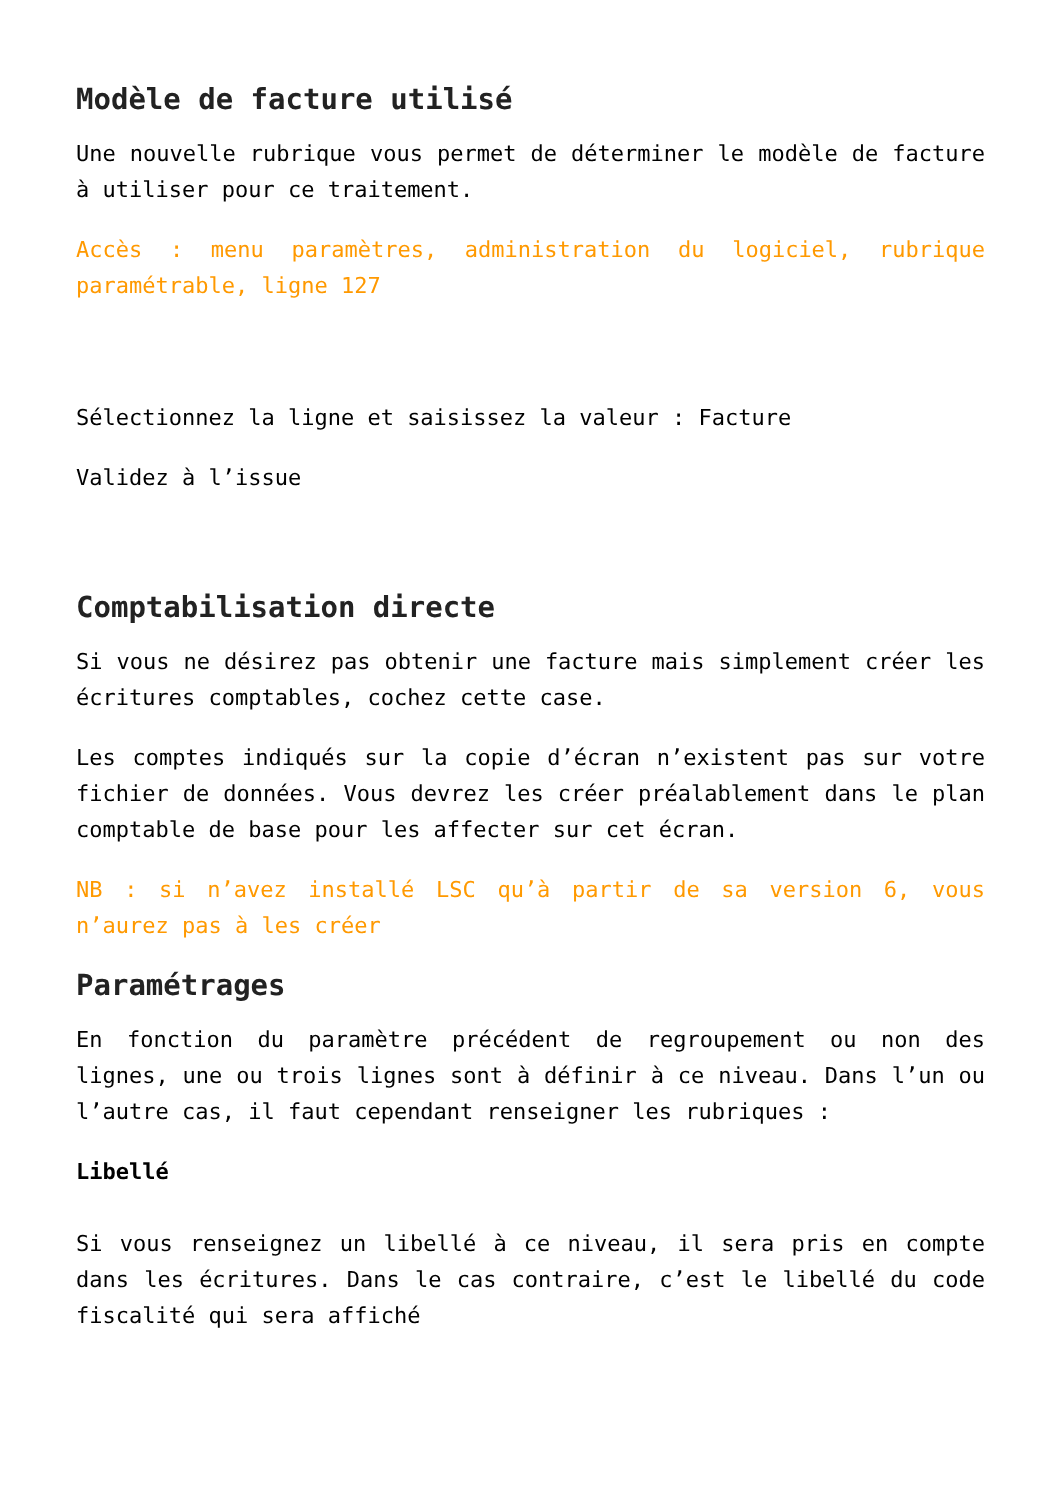Modèle de facture utilisé
Une nouvelle rubrique vous permet de déterminer le modèle de facture à utiliser pour ce traitement.
Accès : menu paramètres, administration du logiciel, rubrique paramétrable, ligne 127
Sélectionnez la ligne et saisissez la valeur : Facture
Validez à l’issue
Comptabilisation directe
Si vous ne désirez pas obtenir une facture mais simplement créer les écritures comptables, cochez cette case.
Les comptes indiqués sur la copie d’écran n’existent pas sur votre fichier de données. Vous devrez les créer préalablement dans le plan comptable de base pour les affecter sur cet écran.
NB : si n’avez installé LSC qu’à partir de sa version 6, vous n’aurez pas à les créer
Paramétrages
En fonction du paramètre précédent de regroupement ou non des lignes, une ou trois lignes sont à définir à ce niveau. Dans l’un ou l’autre cas, il faut cependant renseigner les rubriques :
Libellé
Si vous renseignez un libellé à ce niveau, il sera pris en compte dans les écritures. Dans le cas contraire, c’est le libellé du code fiscalité qui sera affiché